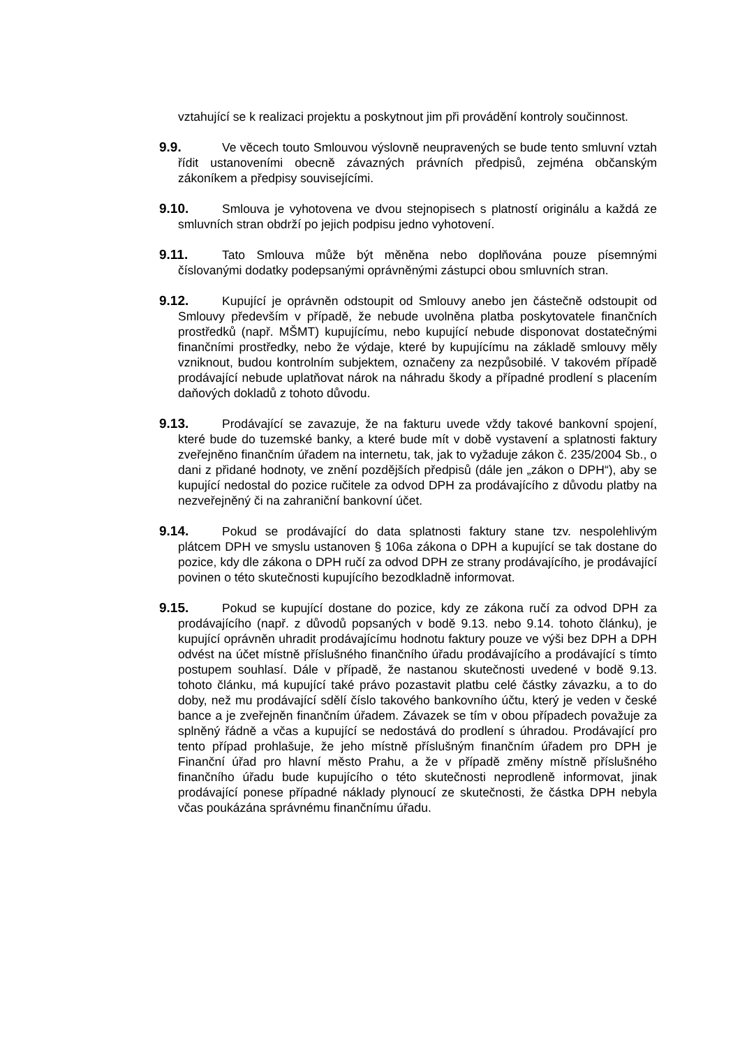vztahující se k realizaci projektu a poskytnout jim při provádění kontroly součinnost.
9.9. Ve věcech touto Smlouvou výslovně neupravených se bude tento smluvní vztah řídit ustanoveními obecně závazných právních předpisů, zejména občanským zákoníkem a předpisy souvisejícími.
9.10. Smlouva je vyhotovena ve dvou stejnopisech s platností originálu a každá ze smluvních stran obdrží po jejich podpisu jedno vyhotovení.
9.11. Tato Smlouva může být měněna nebo doplňována pouze písemnými číslovanými dodatky podepsanými oprávněnými zástupci obou smluvních stran.
9.12. Kupující je oprávněn odstoupit od Smlouvy anebo jen částečně odstoupit od Smlouvy především v případě, že nebude uvolněna platba poskytovatele finančních prostředků (např. MŠMT) kupujícímu, nebo kupující nebude disponovat dostatečnými finančními prostředky, nebo že výdaje, které by kupujícímu na základě smlouvy měly vzniknout, budou kontrolním subjektem, označeny za nezpůsobilé. V takovém případě prodávající nebude uplatňovat nárok na náhradu škody a případné prodlení s placením daňových dokladů z tohoto důvodu.
9.13. Prodávající se zavazuje, že na fakturu uvede vždy takové bankovní spojení, které bude do tuzemské banky, a které bude mít v době vystavení a splatnosti faktury zveřejněno finančním úřadem na internetu, tak, jak to vyžaduje zákon č. 235/2004 Sb., o dani z přidané hodnoty, ve znění pozdějších předpisů (dále jen „zákon o DPH“), aby se kupující nedostal do pozice ručitele za odvod DPH za prodávajícího z důvodu platby na nezveřejněný či na zahraniční bankovní účet.
9.14. Pokud se prodávající do data splatnosti faktury stane tzv. nespolehlivým plátcem DPH ve smyslu ustanoven § 106a zákona o DPH a kupující se tak dostane do pozice, kdy dle zákona o DPH ručí za odvod DPH ze strany prodávajícího, je prodávající povinen o této skutečnosti kupujícího bezodkladně informovat.
9.15. Pokud se kupující dostane do pozice, kdy ze zákona ručí za odvod DPH za prodávajícího (např. z důvodů popsaných v bodě 9.13. nebo 9.14. tohoto článku), je kupující oprávněn uhradit prodávajícímu hodnotu faktury pouze ve výši bez DPH a DPH odvést na účet místně příslušného finančního úřadu prodávajícího a prodávající s tímto postupem souhlasí. Dále v případě, že nastanou skutečnosti uvedené v bodě 9.13. tohoto článku, má kupující také právo pozastavit platbu celé částky závazku, a to do doby, než mu prodávající sdělí číslo takového bankovního účtu, který je veden v české bance a je zveřejněn finančním úřadem. Závazek se tím v obou případech považuje za splněný řádně a včas a kupující se nedostává do prodlení s úhradou. Prodávající pro tento případ prohlašuje, že jeho místně příslušným finančním úřadem pro DPH je Finanční úřad pro hlavní město Prahu, a že v případě změny místně příslušného finančního úřadu bude kupujícího o této skutečnosti neprodleně informovat, jinak prodávající ponese případné náklady plynoucí ze skutečnosti, že částka DPH nebyla včas poukázána správnému finančnímu úřadu.